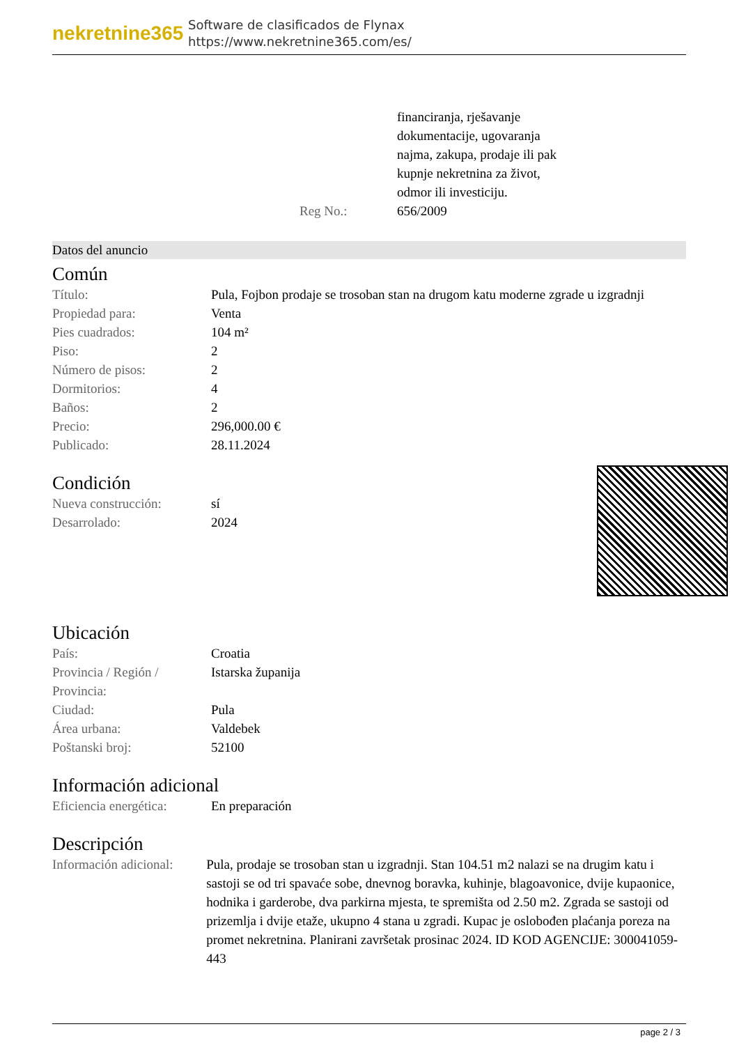nekretnine365
Software de clasificados de Flynax
https://www.nekretnine365.com/es/
| | financiranja, rješavanje dokumentacije, ugovaranja najma, zakupa, prodaje ili pak kupnje nekretnina za život, odmor ili investiciju. |
| Reg No.: | 656/2009 |
Datos del anuncio
Común
| Título: | Pula, Fojbon prodaje se trosoban stan na drugom katu moderne zgrade u izgradnji |
| Propiedad para: | Venta |
| Pies cuadrados: | 104 m² |
| Piso: | 2 |
| Número de pisos: | 2 |
| Dormitorios: | 4 |
| Baños: | 2 |
| Precio: | 296,000.00 € |
| Publicado: | 28.11.2024 |
Condición
| Nueva construcción: | sí |
| Desarrolado: | 2024 |
Ubicación
| País: | Croatia |
| Provincia / Región / Provincia: | Istarska županija |
| Ciudad: | Pula |
| Área urbana: | Valdebek |
| Poštanski broj: | 52100 |
Información adicional
| Eficiencia energética: | En preparación |
Descripción
| Información adicional: | Pula, prodaje se trosoban stan u izgradnji. Stan 104.51 m2 nalazi se na drugim katu i sastoji se od tri spavaće sobe, dnevnog boravka, kuhinje, blagoavonice, dvije kupaonice, hodnika i garderobe, dva parkirna mjesta, te spremišta od 2.50 m2. Zgrada se sastoji od prizemlja i dvije etaže, ukupno 4 stana u zgradi. Kupac je oslobođen plaćanja poreza na promet nekretnina. Planirani završetak prosinac 2024. ID KOD AGENCIJE: 300041059-443 |
page 2 / 3